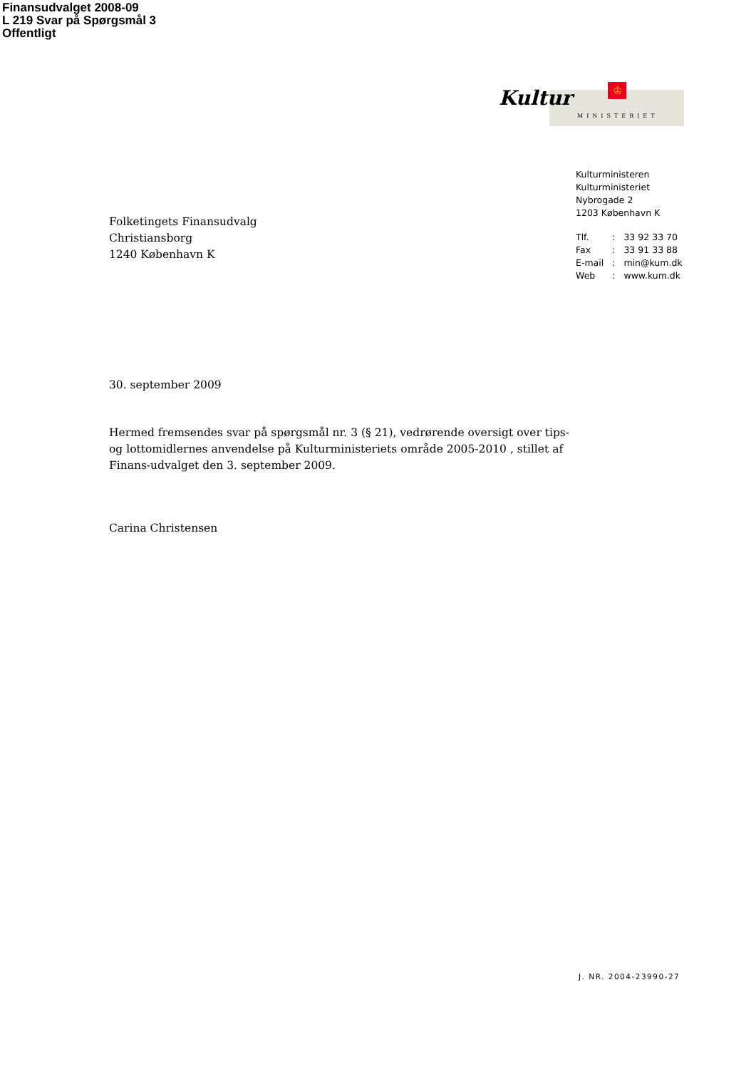Finansudvalget 2008-09
L 219 Svar på Spørgsmål 3
Offentligt
Kultur ♔
MINISTERIET
Kulturministeren
Kulturministeriet
Nybrogade 2
1203 København K
| Tlf. | : | 33 92 33 70 |
| Fax | : | 33 91 33 88 |
| E-mail | : | min@kum.dk |
| Web | : | www.kum.dk |
Folketingets Finansudvalg
Christiansborg
1240 København K
30. september 2009
Hermed fremsendes svar på spørgsmål nr. 3 (§ 21), vedrørende oversigt over tips- og lottomidlernes anvendelse på Kulturministeriets område 2005-2010 , stillet af Finans-udvalget den 3. september 2009.
Carina Christensen
J. NR. 2004-23990-27